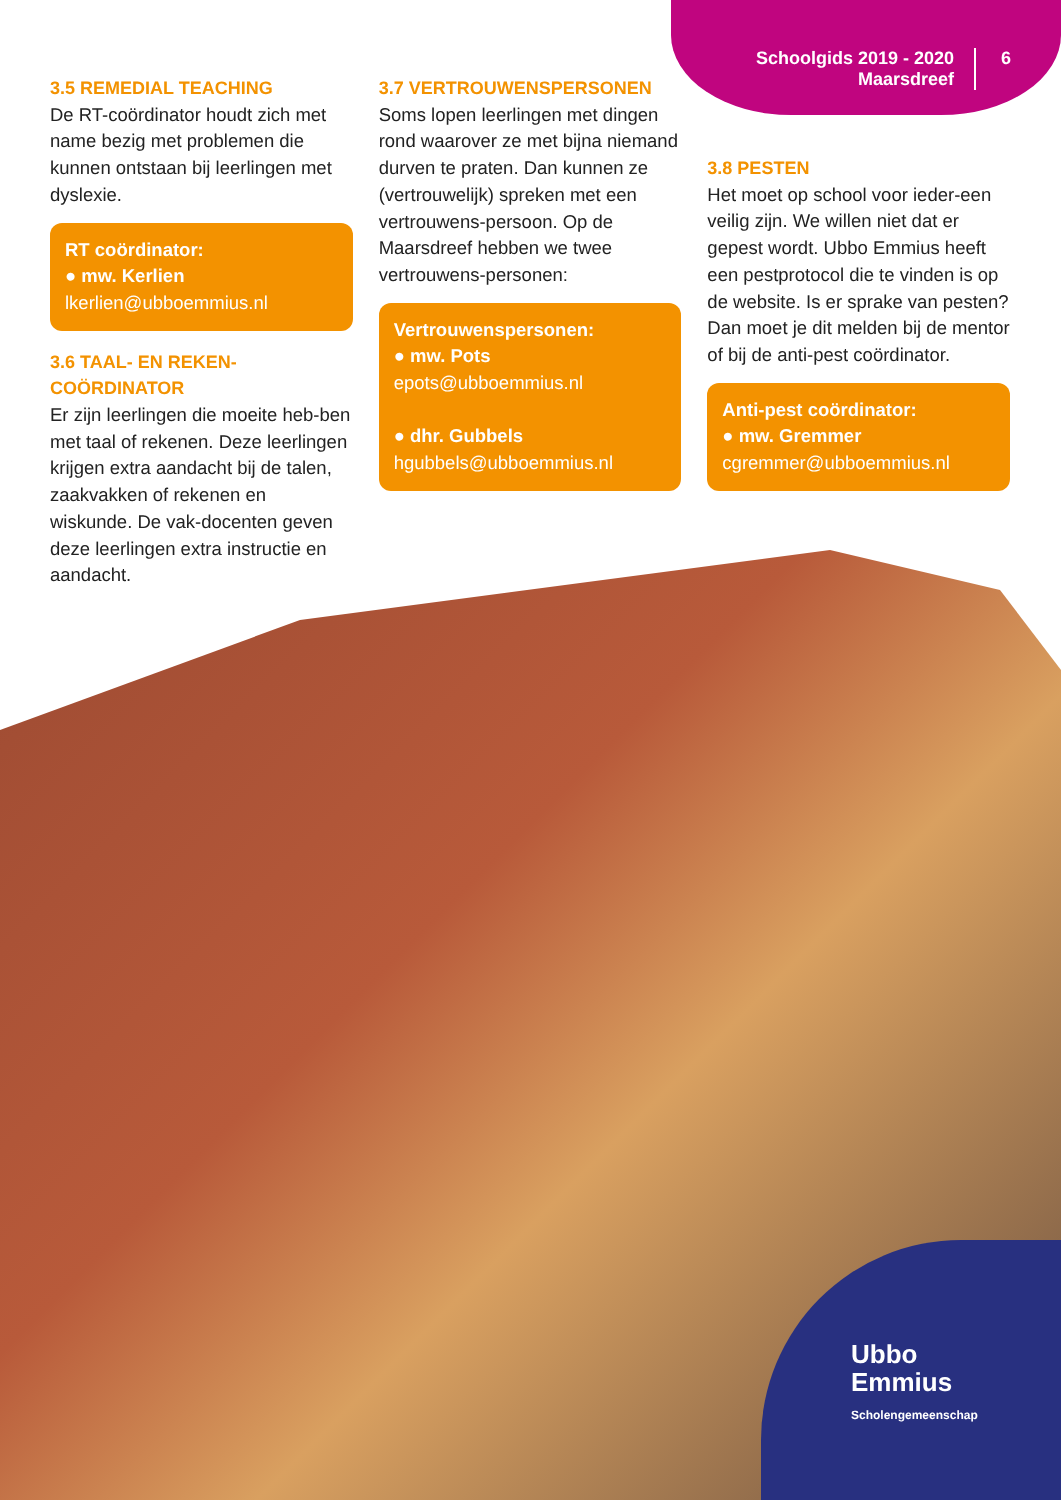Schoolgids 2019 - 2020
Maarsdreef
6
3.5 REMEDIAL TEACHING
De RT-coördinator houdt zich met name bezig met problemen die kunnen ontstaan bij leerlingen met dyslexie.
RT coördinator:
● mw. Kerlien
lkerlien@ubboemmius.nl
3.6 TAAL- EN REKEN-
COÖRDINATOR
Er zijn leerlingen die moeite heb-ben met taal of rekenen. Deze leerlingen krijgen extra aandacht bij de talen, zaakvakken of rekenen en wiskunde. De vak-docenten geven deze leerlingen extra instructie en aandacht.
3.7 VERTROUWENSPERSONEN
Soms lopen leerlingen met dingen rond waarover ze met bijna niemand durven te praten. Dan kunnen ze (vertrouwelijk) spreken met een vertrouwens-persoon. Op de Maarsdreef hebben we twee vertrouwens-personen:
Vertrouwenspersonen:
● mw. Pots
epots@ubboemmius.nl
● dhr. Gubbels
hgubbels@ubboemmius.nl
3.8 PESTEN
Het moet op school voor ieder-een veilig zijn. We willen niet dat er gepest wordt. Ubbo Emmius heeft een pestprotocol die te vinden is op de website. Is er sprake van pesten? Dan moet je dit melden bij de mentor of bij de anti-pest coördinator.
Anti-pest coördinator:
● mw. Gremmer
cgremmer@ubboemmius.nl
Ubbo
Emmius
Scholengemeenschap